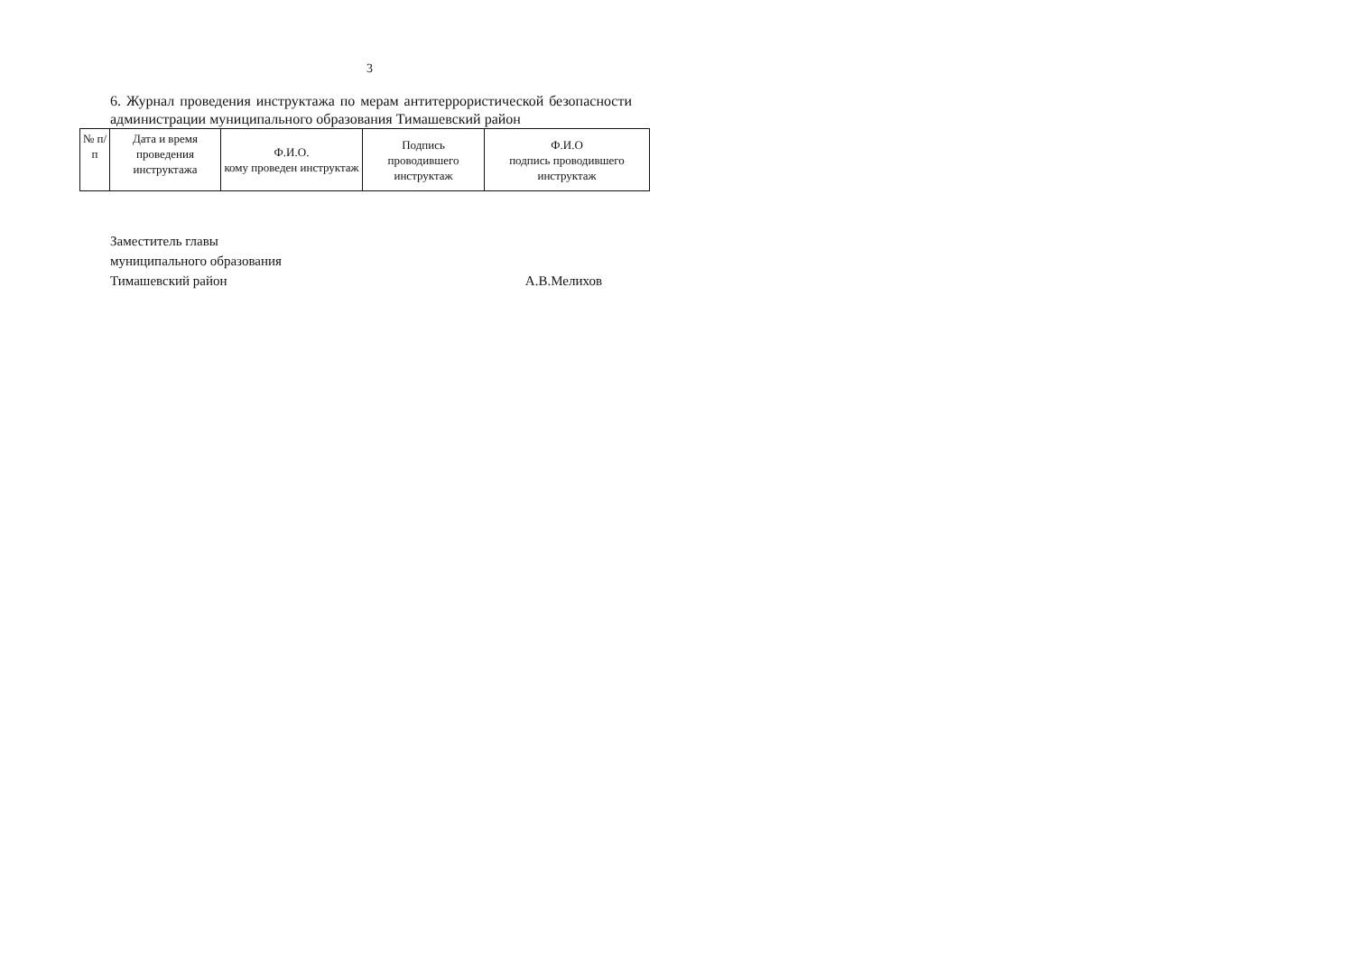3
6. Журнал проведения инструктажа по мерам антитеррористической безопасности администрации муниципального образования Тимашевский район
| № п/п | Дата и время проведения инструктажа | Ф.И.О. кому проведен инструктаж | Подпись проводившего инструктаж | Ф.И.О подпись проводившего инструктаж |
Заместитель главы
муниципального образования
Тимашевский район А.В.Мелихов